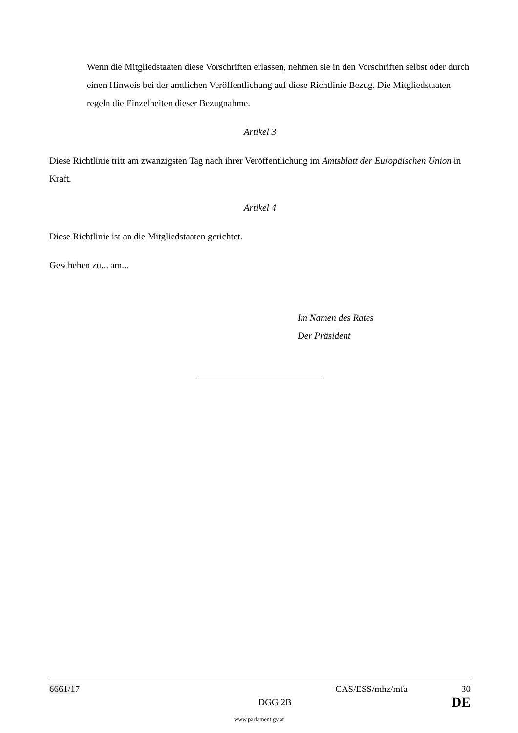Wenn die Mitgliedstaaten diese Vorschriften erlassen, nehmen sie in den Vorschriften selbst oder durch einen Hinweis bei der amtlichen Veröffentlichung auf diese Richtlinie Bezug. Die Mitgliedstaaten regeln die Einzelheiten dieser Bezugnahme.
Artikel 3
Diese Richtlinie tritt am zwanzigsten Tag nach ihrer Veröffentlichung im Amtsblatt der Europäischen Union in Kraft.
Artikel 4
Diese Richtlinie ist an die Mitgliedstaaten gerichtet.
Geschehen zu... am...
Im Namen des Rates
Der Präsident
6661/17 CAS/ESS/mhz/mfa 30
DGG 2B DE
www.parlament.gv.at